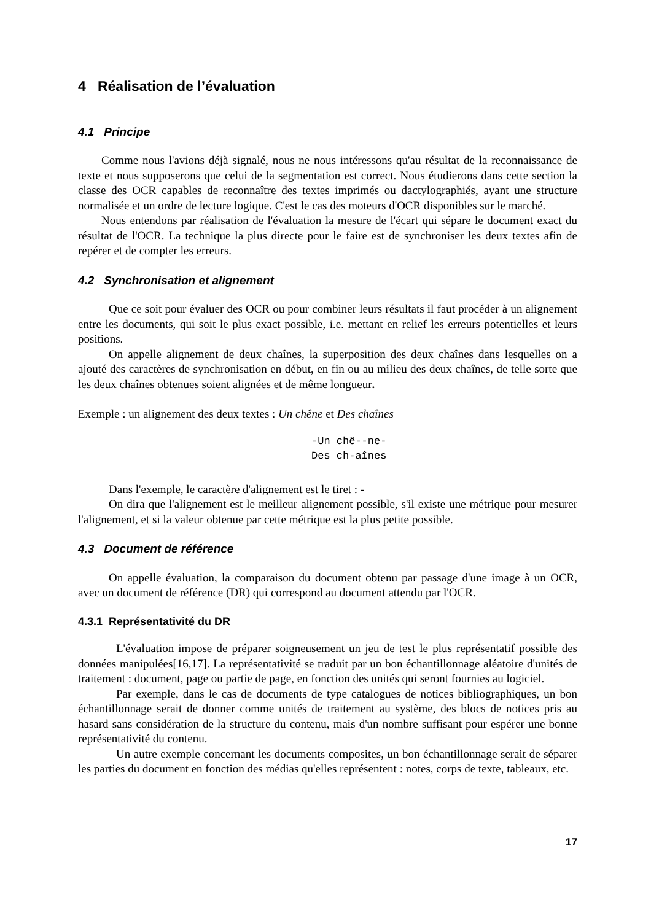4 Réalisation de l’évaluation
4.1 Principe
Comme nous l'avions déjà signalé, nous ne nous intéressons qu'au résultat de la reconnaissance de texte et nous supposerons que celui de la segmentation est correct. Nous étudierons dans cette section la classe des OCR capables de reconnaître des textes imprimés ou dactylographiés, ayant une structure normalisée et un ordre de lecture logique. C'est le cas des moteurs d'OCR disponibles sur le marché.
Nous entendons par réalisation de l'évaluation la mesure de l'écart qui sépare le document exact du résultat de l'OCR. La technique la plus directe pour le faire est de synchroniser les deux textes afin de repérer et de compter les erreurs.
4.2 Synchronisation et alignement
Que ce soit pour évaluer des OCR ou pour combiner leurs résultats il faut procéder à un alignement entre les documents, qui soit le plus exact possible, i.e. mettant en relief les erreurs potentielles et leurs positions.
On appelle alignement de deux chaînes, la superposition des deux chaînes dans lesquelles on a ajouté des caractères de synchronisation en début, en fin ou au milieu des deux chaînes, de telle sorte que les deux chaînes obtenues soient alignées et de même longueur.
Exemple : un alignement des deux textes : Un chêne et Des chaînes
-Un chê--ne-
Des ch-aînes
Dans l'exemple, le caractère d'alignement est le tiret : -
On dira que l'alignement est le meilleur alignement possible, s'il existe une métrique pour mesurer l'alignement, et si la valeur obtenue par cette métrique est la plus petite possible.
4.3 Document de référence
On appelle évaluation, la comparaison du document obtenu par passage d'une image à un OCR, avec un document de référence (DR) qui correspond au document attendu par l'OCR.
4.3.1 Représentativité du DR
L'évaluation impose de préparer soigneusement un jeu de test le plus représentatif possible des données manipulées[16,17]. La représentativité se traduit par un bon échantillonnage aléatoire d'unités de traitement : document, page ou partie de page, en fonction des unités qui seront fournies au logiciel.
Par exemple, dans le cas de documents de type catalogues de notices bibliographiques, un bon échantillonnage serait de donner comme unités de traitement au système, des blocs de notices pris au hasard sans considération de la structure du contenu, mais d'un nombre suffisant pour espérer une bonne représentativité du contenu.
Un autre exemple concernant les documents composites, un bon échantillonnage serait de séparer les parties du document en fonction des médias qu'elles représentent : notes, corps de texte, tableaux, etc.
17